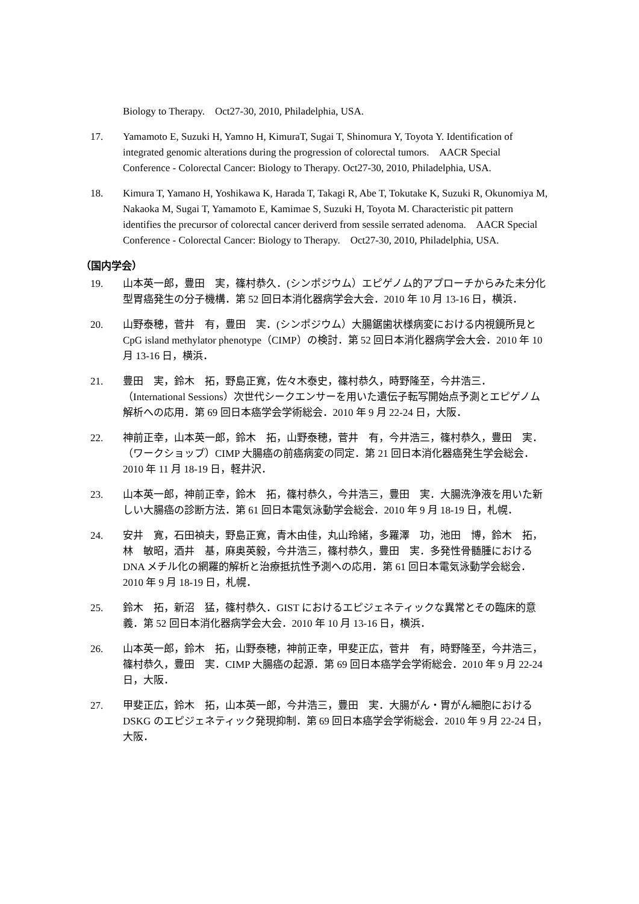Biology to Therapy.　Oct27-30, 2010, Philadelphia, USA.
17. Yamamoto E, Suzuki H, Yamno H, KimuraT, Sugai T, Shinomura Y, Toyota Y. Identification of integrated genomic alterations during the progression of colorectal tumors.　AACR Special Conference - Colorectal Cancer: Biology to Therapy. Oct27-30, 2010, Philadelphia, USA.
18. Kimura T, Yamano H, Yoshikawa K, Harada T, Takagi R, Abe T, Tokutake K, Suzuki R, Okunomiya M, Nakaoka M, Sugai T, Yamamoto E, Kamimae S, Suzuki H, Toyota M. Characteristic pit pattern identifies the precursor of colorectal cancer deriverd from sessile serrated adenoma.　AACR Special Conference - Colorectal Cancer: Biology to Therapy.　Oct27-30, 2010, Philadelphia, USA.
（国内学会）
19. 山本英一郎，豊田　実，篠村恭久．(シンポジウム）エピゲノム的アプローチからみた未分化型胃癌発生の分子機構．第 52 回日本消化器病学会大会．2010 年 10 月 13-16 日，横浜．
20. 山野泰穂，菅井　有，豊田　実．(シンポジウム）大腸鋸歯状様病変における内視鏡所見と CpG island methylator phenotype（CIMP）の検討．第 52 回日本消化器病学会大会．2010 年 10 月 13-16 日，横浜．
21. 豊田　実，鈴木　拓，野島正寛，佐々木泰史，篠村恭久，時野隆至，今井浩三．（International Sessions）次世代シークエンサーを用いた遺伝子転写開始点予測とエピゲノム解析への応用．第 69 回日本癌学会学術総会．2010 年 9 月 22-24 日，大阪．
22. 神前正幸，山本英一郎，鈴木　拓，山野泰穂，菅井　有，今井浩三，篠村恭久，豊田　実．（ワークショップ）CIMP 大腸癌の前癌病変の同定．第 21 回日本消化器癌発生学会総会．2010 年 11 月 18-19 日，軽井沢．
23. 山本英一郎，神前正幸，鈴木　拓，篠村恭久，今井浩三，豊田　実．大腸洗浄液を用いた新しい大腸癌の診断方法．第 61 回日本電気泳動学会総会．2010 年 9 月 18-19 日，札幌．
24. 安井　寛，石田禎夫，野島正寛，青木由佳，丸山玲緒，多羅澤　功，池田　博，鈴木　拓，林　敏昭，酒井　基，麻奥英毅，今井浩三，篠村恭久，豊田　実．多発性骨髄腫における DNA メチル化の網羅的解析と治療抵抗性予測への応用．第 61 回日本電気泳動学会総会．2010 年 9 月 18-19 日，札幌．
25. 鈴木　拓，新沼　猛，篠村恭久．GIST におけるエピジェネティックな異常とその臨床的意義．第 52 回日本消化器病学会大会．2010 年 10 月 13-16 日，横浜．
26. 山本英一郎，鈴木　拓，山野泰穂，神前正幸，甲斐正広，菅井　有，時野隆至，今井浩三，篠村恭久，豊田　実．CIMP 大腸癌の起源．第 69 回日本癌学会学術総会．2010 年 9 月 22-24 日，大阪．
27. 甲斐正広，鈴木　拓，山本英一郎，今井浩三，豊田　実．大腸がん・胃がん細胞における DSKG のエピジェネティック発現抑制．第 69 回日本癌学会学術総会．2010 年 9 月 22-24 日，大阪．